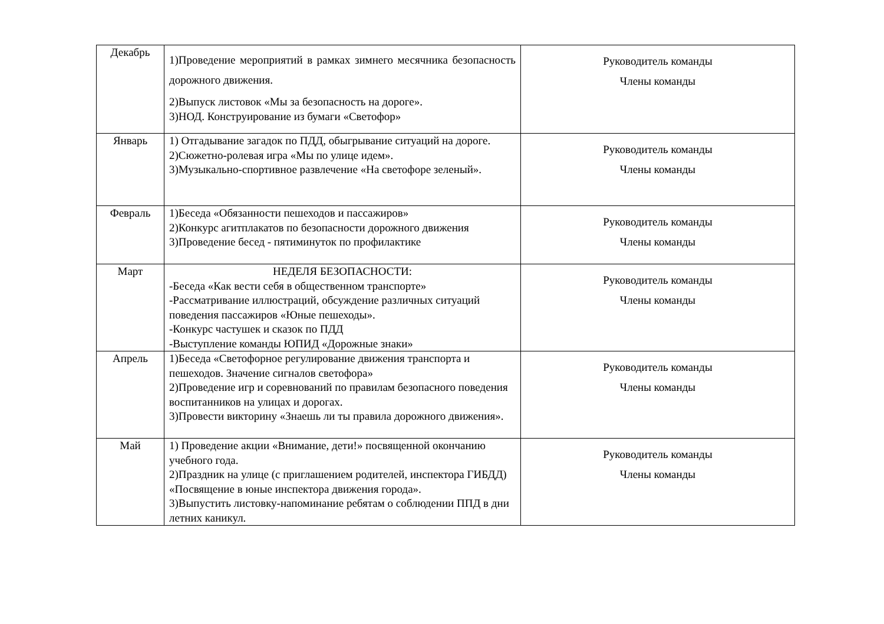| Декабрь | 1)Проведение мероприятий в рамках зимнего месячника безопасность дорожного движения. 2)Выпуск листовок «Мы за безопасность на дороге». 3)НОД. Конструирование из бумаги «Светофор» | Руководитель команды Члены команды |
| Январь | 1) Отгадывание загадок по ПДД, обыгрывание ситуаций на дороге. 2)Сюжетно-ролевая игра «Мы по улице идем». 3)Музыкально-спортивное развлечение «На светофоре зеленый». | Руководитель команды Члены команды |
| Февраль | 1)Беседа «Обязанности пешеходов и пассажиров» 2)Конкурс агитплакатов по безопасности дорожного движения 3)Проведение бесед - пятиминуток по профилактике | Руководитель команды Члены команды |
| Март | НЕДЕЛЯ БЕЗОПАСНОСТИ: -Беседа «Как вести себя в общественном транспорте» -Рассматривание иллюстраций, обсуждение различных ситуаций поведения пассажиров «Юные пешеходы». -Конкурс частушек и сказок по ПДД -Выступление команды ЮПИД «Дорожные знаки» | Руководитель команды Члены команды |
| Апрель | 1)Беседа «Светофорное регулирование движения транспорта и пешеходов. Значение сигналов светофора» 2)Проведение игр и соревнований по правилам безопасного поведения воспитанников на улицах и дорогах. 3)Провести викторину «Знаешь ли ты правила дорожного движения». | Руководитель команды Члены команды |
| Май | 1) Проведение акции «Внимание, дети!» посвященной окончанию учебного года. 2)Праздник на улице (с приглашением родителей, инспектора ГИБДД) «Посвящение в юные инспектора движения города». 3)Выпустить листовку-напоминание ребятам о соблюдении ППД в дни летних каникул. | Руководитель команды Члены команды |